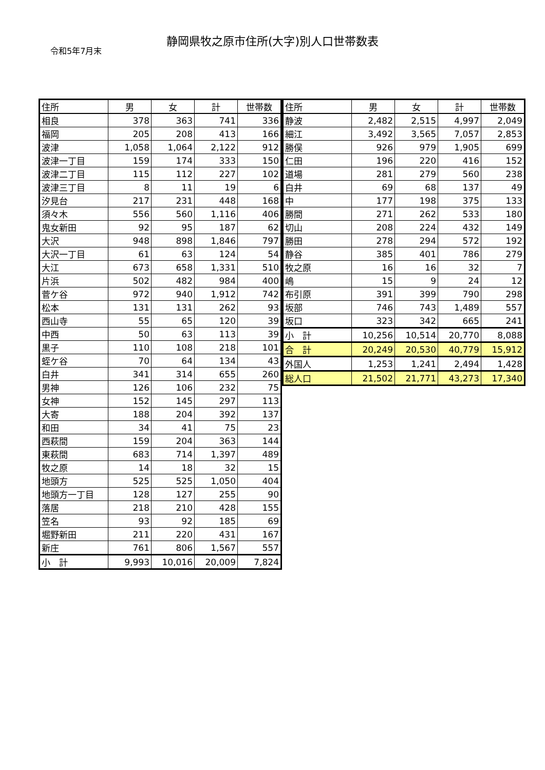静岡県牧之原市住所(大字)別人口世帯数表
令和5年7月末
| 住所 | 男 | 女 | 計 | 世帯数 |
| --- | --- | --- | --- | --- |
| 相良 | 378 | 363 | 741 | 336 |
| 福岡 | 205 | 208 | 413 | 166 |
| 波津 | 1,058 | 1,064 | 2,122 | 912 |
| 波津一丁目 | 159 | 174 | 333 | 150 |
| 波津二丁目 | 115 | 112 | 227 | 102 |
| 波津三丁目 | 8 | 11 | 19 | 6 |
| 汐見台 | 217 | 231 | 448 | 168 |
| 須々木 | 556 | 560 | 1,116 | 406 |
| 鬼女新田 | 92 | 95 | 187 | 62 |
| 大沢 | 948 | 898 | 1,846 | 797 |
| 大沢一丁目 | 61 | 63 | 124 | 54 |
| 大江 | 673 | 658 | 1,331 | 510 |
| 片浜 | 502 | 482 | 984 | 400 |
| 菅ケ谷 | 972 | 940 | 1,912 | 742 |
| 松本 | 131 | 131 | 262 | 93 |
| 西山寺 | 55 | 65 | 120 | 39 |
| 中西 | 50 | 63 | 113 | 39 |
| 黒子 | 110 | 108 | 218 | 101 |
| 蛭ケ谷 | 70 | 64 | 134 | 43 |
| 白井 | 341 | 314 | 655 | 260 |
| 男神 | 126 | 106 | 232 | 75 |
| 女神 | 152 | 145 | 297 | 113 |
| 大寄 | 188 | 204 | 392 | 137 |
| 和田 | 34 | 41 | 75 | 23 |
| 西萩間 | 159 | 204 | 363 | 144 |
| 東萩間 | 683 | 714 | 1,397 | 489 |
| 牧之原 | 14 | 18 | 32 | 15 |
| 地頭方 | 525 | 525 | 1,050 | 404 |
| 地頭方一丁目 | 128 | 127 | 255 | 90 |
| 落居 | 218 | 210 | 428 | 155 |
| 笠名 | 93 | 92 | 185 | 69 |
| 堀野新田 | 211 | 220 | 431 | 167 |
| 新庄 | 761 | 806 | 1,567 | 557 |
| 小 計 | 9,993 | 10,016 | 20,009 | 7,824 |
| 住所 | 男 | 女 | 計 | 世帯数 |
| --- | --- | --- | --- | --- |
| 静波 | 2,482 | 2,515 | 4,997 | 2,049 |
| 細江 | 3,492 | 3,565 | 7,057 | 2,853 |
| 勝俣 | 926 | 979 | 1,905 | 699 |
| 仁田 | 196 | 220 | 416 | 152 |
| 道場 | 281 | 279 | 560 | 238 |
| 白井 | 69 | 68 | 137 | 49 |
| 中 | 177 | 198 | 375 | 133 |
| 勝間 | 271 | 262 | 533 | 180 |
| 切山 | 208 | 224 | 432 | 149 |
| 勝田 | 278 | 294 | 572 | 192 |
| 静谷 | 385 | 401 | 786 | 279 |
| 牧之原 | 16 | 16 | 32 | 7 |
| 嶋 | 15 | 9 | 24 | 12 |
| 布引原 | 391 | 399 | 790 | 298 |
| 坂部 | 746 | 743 | 1,489 | 557 |
| 坂口 | 323 | 342 | 665 | 241 |
| 小 計 | 10,256 | 10,514 | 20,770 | 8,088 |
| 合 計 | 20,249 | 20,530 | 40,779 | 15,912 |
| 外国人 | 1,253 | 1,241 | 2,494 | 1,428 |
| 総人口 | 21,502 | 21,771 | 43,273 | 17,340 |